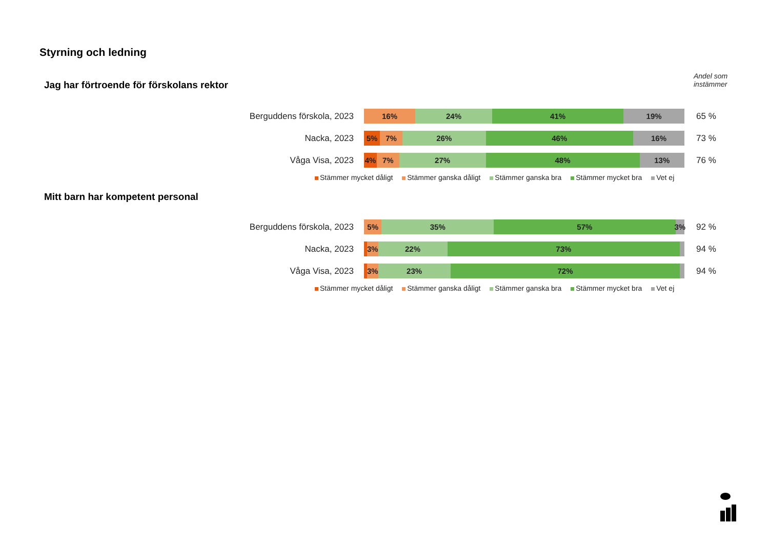Styrning och ledning
Andel som
instämmer
Jag har förtroende för förskolans rektor
Berguddens förskola, 2023
16% 24% 41% 19%
65 %
Nacka, 2023
5% 7% 26% 46% 16%
73 %
Våga Visa, 2023
4% 7% 27% 48% 13%
76 %
Stämmer mycket dåligt Stämmer ganska dåligt Stämmer ganska bra Stämmer mycket bra Vet ej
Mitt barn har kompetent personal
Berguddens förskola, 2023
5% 35% 57% 3%
92 %
Nacka, 2023
3% 22% 73%
94 %
Våga Visa, 2023
3% 23% 72%
94 %
Stämmer mycket dåligt Stämmer ganska dåligt Stämmer ganska bra Stämmer mycket bra Vet ej